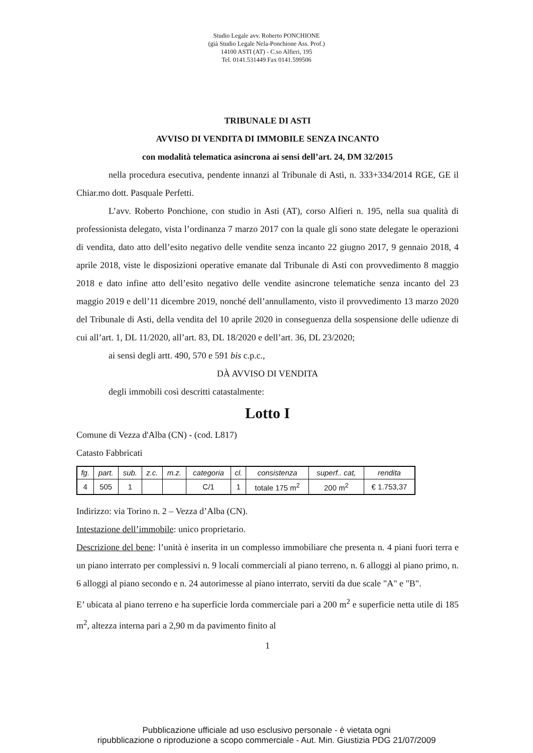Studio Legale avv. Roberto PONCHIONE
(già Studio Legale Nela-Ponchione Ass. Prof.)
14100 ASTI (AT) - C.so Alfieri, 195
Tel. 0141.531449 Fax 0141.599506
TRIBUNALE DI ASTI
AVVISO DI VENDITA DI IMMOBILE SENZA INCANTO
con modalità telematica asincrona ai sensi dell’art. 24, DM 32/2015
nella procedura esecutiva, pendente innanzi al Tribunale di Asti, n. 333+334/2014 RGE, GE il Chiar.mo dott. Pasquale Perfetti.
L’avv. Roberto Ponchione, con studio in Asti (AT), corso Alfieri n. 195, nella sua qualità di professionista delegato, vista l’ordinanza 7 marzo 2017 con la quale gli sono state delegate le operazioni di vendita, dato atto dell’esito negativo delle vendite senza incanto 22 giugno 2017, 9 gennaio 2018, 4 aprile 2018, viste le disposizioni operative emanate dal Tribunale di Asti con provvedimento 8 maggio 2018 e dato infine atto dell’esito negativo delle vendite asincrone telematiche senza incanto del 23 maggio 2019 e dell’11 dicembre 2019, nonché dell’annullamento, visto il provvedimento 13 marzo 2020 del Tribunale di Asti, della vendita del 10 aprile 2020 in conseguenza della sospensione delle udienze di cui all’art. 1, DL 11/2020, all’art. 83, DL 18/2020 e dell’art. 36, DL 23/2020;
ai sensi degli artt. 490, 570 e 591 bis c.p.c.,
DÀ AVVISO DI VENDITA
degli immobili così descritti catastalmente:
Lotto I
Comune di Vezza d'Alba (CN) - (cod. L817)
Catasto Fabbricati
| fg. | part. | sub. | z.c. | m.z. | categoria | cl. | consistenza | superf.. cat, | rendita |
| 4 | 505 | 1 | | | C/1 | 1 | totale 175 m<sup>2</sup> | 200 m<sup>2</sup> | € 1.753,37 |
Indirizzo: via Torino n. 2 – Vezza d’Alba (CN).
Intestazione dell’immobile: unico proprietario.
Descrizione del bene: l’unità è inserita in un complesso immobiliare che presenta n. 4 piani fuori terra e un piano interrato per complessivi n. 9 locali commerciali al piano terreno, n. 6 alloggi al piano primo, n. 6 alloggi al piano secondo e n. 24 autorimesse al piano interrato, serviti da due scale "A" e "B".
E’ ubicata al piano terreno e ha superficie lorda commerciale pari a 200 m<sup>2</sup> e superficie netta utile di 185 m<sup>2</sup>, altezza interna pari a 2,90 m da pavimento finito al
1
Pubblicazione ufficiale ad uso esclusivo personale - è vietata ogni
ripubblicazione o riproduzione a scopo commerciale - Aut. Min. Giustizia PDG 21/07/2009